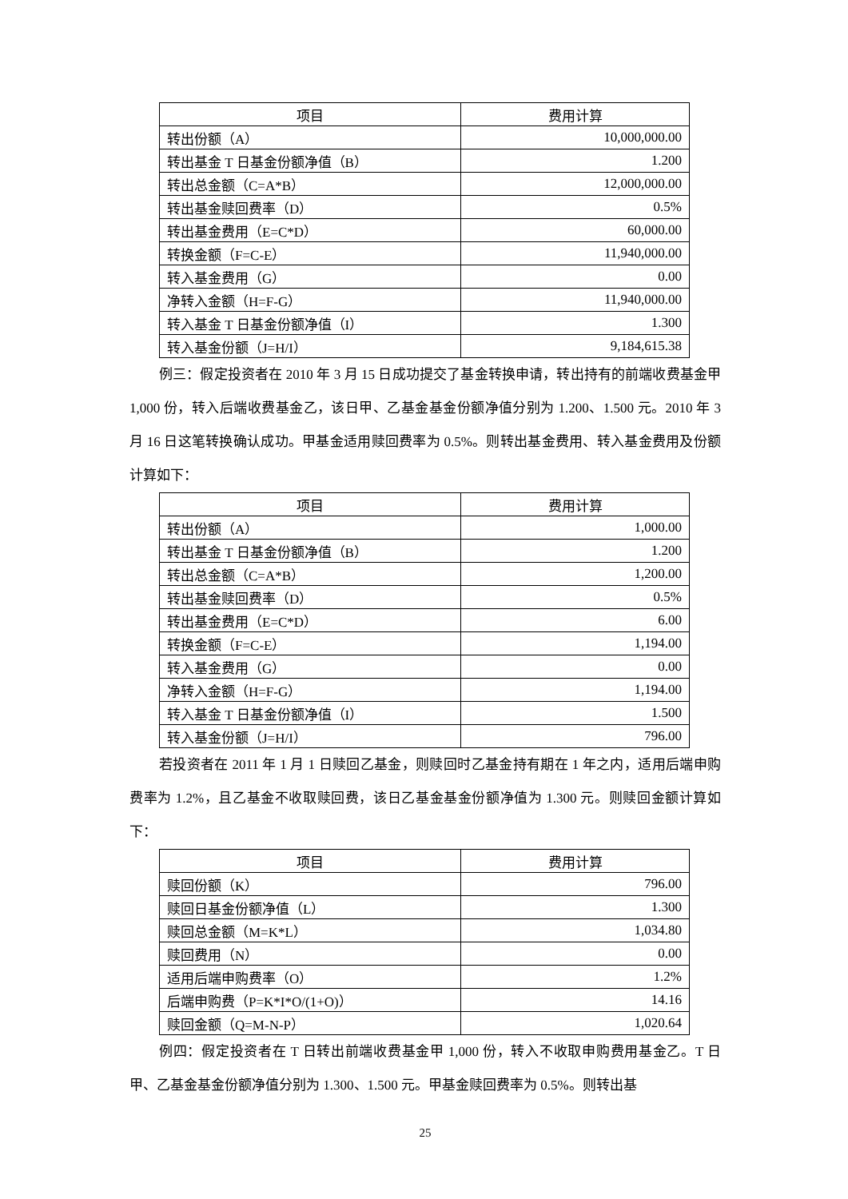| 项目 | 费用计算 |
| --- | --- |
| 转出份额（A） | 10,000,000.00 |
| 转出基金 T 日基金份额净值（B） | 1.200 |
| 转出总金额（C=A*B） | 12,000,000.00 |
| 转出基金赎回费率（D） | 0.5% |
| 转出基金费用（E=C*D） | 60,000.00 |
| 转换金额（F=C-E） | 11,940,000.00 |
| 转入基金费用（G） | 0.00 |
| 净转入金额（H=F-G） | 11,940,000.00 |
| 转入基金 T 日基金份额净值（I） | 1.300 |
| 转入基金份额（J=H/I） | 9,184,615.38 |
例三：假定投资者在 2010 年 3 月 15 日成功提交了基金转换申请，转出持有的前端收费基金甲 1,000 份，转入后端收费基金乙，该日甲、乙基金基金份额净值分别为 1.200、1.500 元。2010 年 3 月 16 日这笔转换确认成功。甲基金适用赎回费率为 0.5%。则转出基金费用、转入基金费用及份额计算如下：
| 项目 | 费用计算 |
| --- | --- |
| 转出份额（A） | 1,000.00 |
| 转出基金 T 日基金份额净值（B） | 1.200 |
| 转出总金额（C=A*B） | 1,200.00 |
| 转出基金赎回费率（D） | 0.5% |
| 转出基金费用（E=C*D） | 6.00 |
| 转换金额（F=C-E） | 1,194.00 |
| 转入基金费用（G） | 0.00 |
| 净转入金额（H=F-G） | 1,194.00 |
| 转入基金 T 日基金份额净值（I） | 1.500 |
| 转入基金份额（J=H/I） | 796.00 |
若投资者在 2011 年 1 月 1 日赎回乙基金，则赎回时乙基金持有期在 1 年之内，适用后端申购费率为 1.2%，且乙基金不收取赎回费，该日乙基金基金份额净值为 1.300 元。则赎回金额计算如下：
| 项目 | 费用计算 |
| --- | --- |
| 赎回份额（K） | 796.00 |
| 赎回日基金份额净值（L） | 1.300 |
| 赎回总金额（M=K*L） | 1,034.80 |
| 赎回费用（N） | 0.00 |
| 适用后端申购费率（O） | 1.2% |
| 后端申购费（P=K*I*O/(1+O)） | 14.16 |
| 赎回金额（Q=M-N-P） | 1,020.64 |
例四：假定投资者在 T 日转出前端收费基金甲 1,000 份，转入不收取申购费用基金乙。T 日甲、乙基金基金份额净值分别为 1.300、1.500 元。甲基金赎回费率为 0.5%。则转出基
25